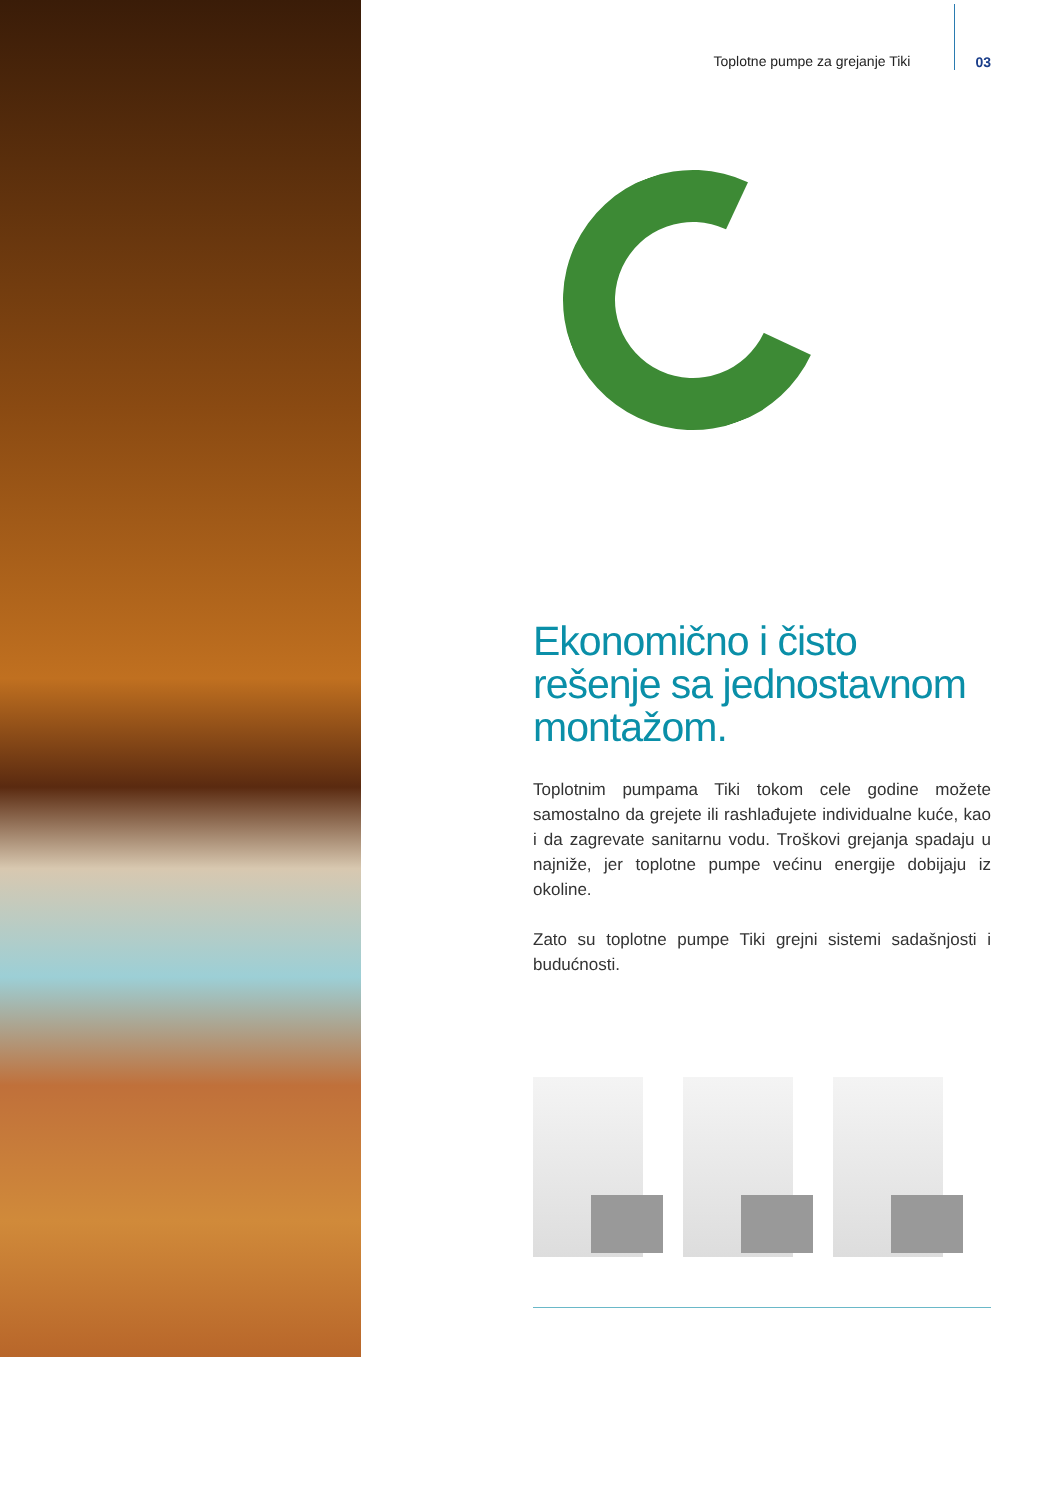Toplotne pumpe za grejanje Tiki 03
Ekonomično i čisto rešenje sa jednostavnom montažom.
Toplotnim pumpama Tiki tokom cele godine možete samostalno da grejete ili rashlađujete individualne kuće, kao i da zagrevate sanitarnu vodu. Troškovi grejanja spadaju u najniže, jer toplotne pumpe većinu energije dobijaju iz okoline.
Zato su toplotne pumpe Tiki grejni sistemi sadašnjosti i budućnosti.